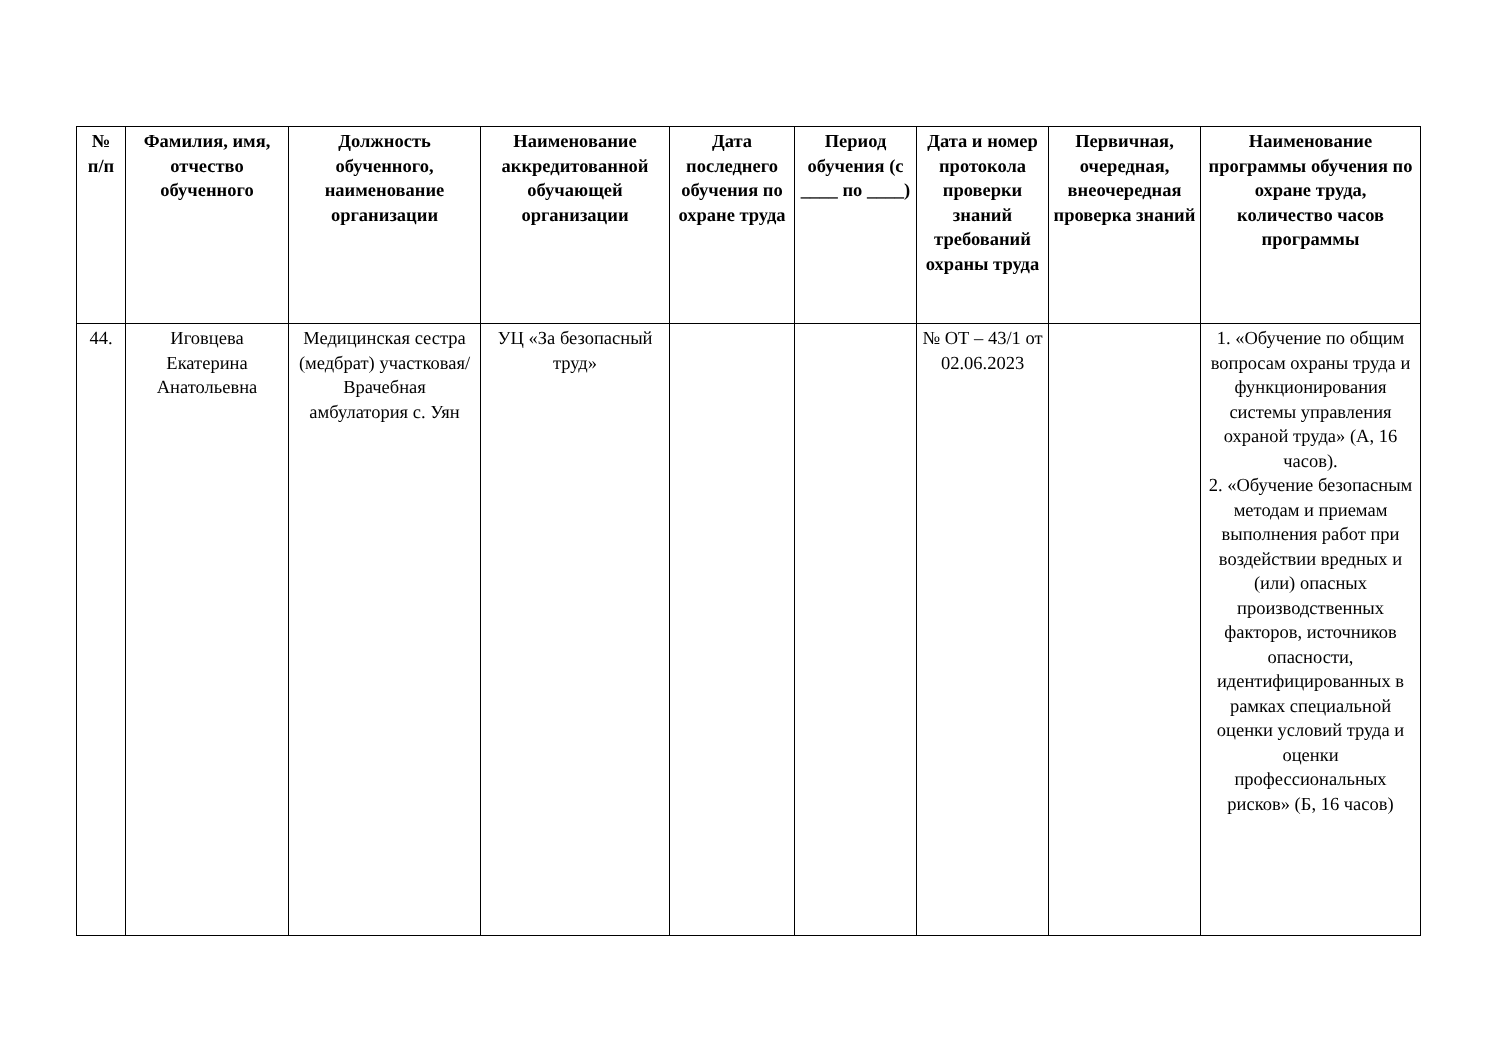| № п/п | Фамилия, имя, отчество обученного | Должность обученного, наименование организации | Наименование аккредитованной обучающей организации | Дата последнего обучения по охране труда | Период обучения (с ____ по ____) | Дата и номер протокола проверки знаний требований охраны труда | Первичная, очередная, внеочередная проверка знаний | Наименование программы обучения по охране труда, количество часов программы |
| --- | --- | --- | --- | --- | --- | --- | --- | --- |
| 44. | Иговцева Екатерина Анатольевна | Медицинская сестра (медбрат) участковая/ Врачебная амбулатория с. Уян | УЦ «За безопасный труд» | | | № ОТ – 43/1 от 02.06.2023 | | 1. «Обучение по общим вопросам охраны труда и функционирования системы управления охраной труда» (А, 16 часов). 2. «Обучение безопасным методам и приемам выполнения работ при воздействии вредных и (или) опасных производственных факторов, источников опасности, идентифицированных в рамках специальной оценки условий труда и оценки профессиональных рисков» (Б, 16 часов) |